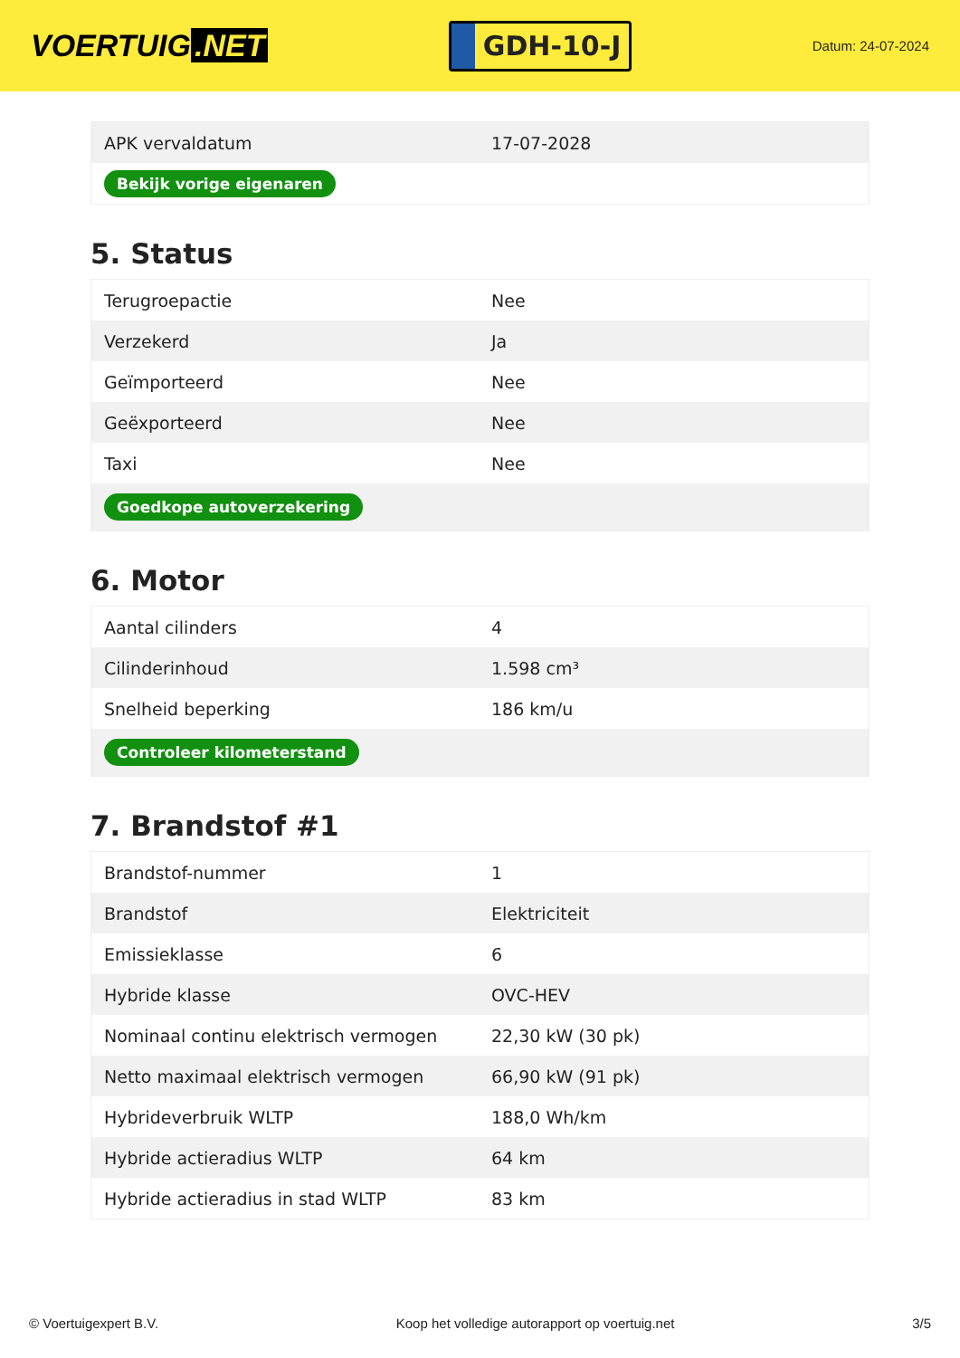VOERTUIG.NET
GDH-10-J
Datum: 24-07-2024
| APK vervaldatum | 17-07-2028 |
| Bekijk vorige eigenaren | |
5. Status
| Terugroepactie | Nee |
| Verzekerd | Ja |
| Geïmporteerd | Nee |
| Geëxporteerd | Nee |
| Taxi | Nee |
| Goedkope autoverzekering | |
6. Motor
| Aantal cilinders | 4 |
| Cilinderinhoud | 1.598 cm³ |
| Snelheid beperking | 186 km/u |
| Controleer kilometerstand | |
7. Brandstof #1
| Brandstof-nummer | 1 |
| Brandstof | Elektriciteit |
| Emissieklasse | 6 |
| Hybride klasse | OVC-HEV |
| Nominaal continu elektrisch vermogen | 22,30 kW (30 pk) |
| Netto maximaal elektrisch vermogen | 66,90 kW (91 pk) |
| Hybrideverbruik WLTP | 188,0 Wh/km |
| Hybride actieradius WLTP | 64 km |
| Hybride actieradius in stad WLTP | 83 km |
© Voertuigexpert B.V. Koop het volledige autorapport op voertuig.net 3/5